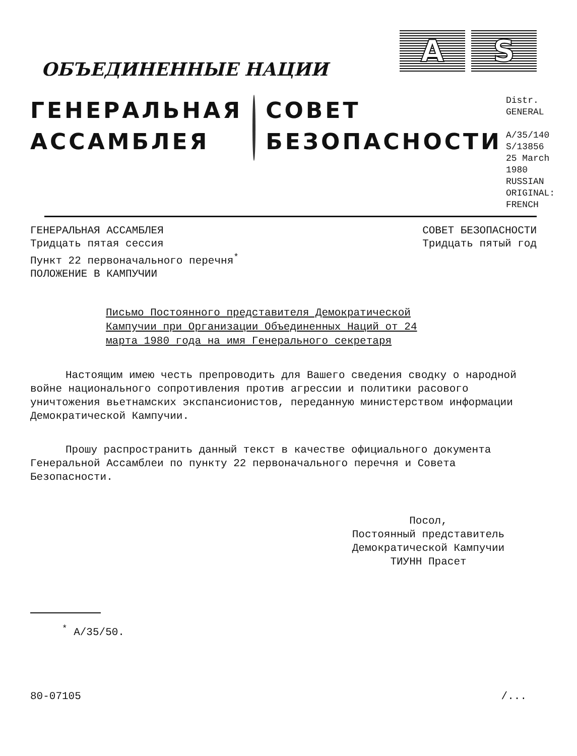ОБЪЕДИНЕННЫЕ НАЦИИ
A S
ГЕНЕРАЛЬНАЯ
АССАМБЛЕЯ
СОВЕТ
БЕЗОПАСНОСТИ
Distr.
GENERAL
A/35/140
S/13856
25 March 1980
RUSSIAN
ORIGINAL: FRENCH
ГЕНЕРАЛЬНАЯ АССАМБЛЕЯ
Тридцать пятая сессия
Пункт 22 первоначального перечня<sup>*</sup>
ПОЛОЖЕНИЕ В КАМПУЧИИ
СОВЕТ БЕЗОПАСНОСТИ
Тридцать пятый год
Письмо Постоянного представителя Демократической Кампучии при Организации Объединенных Наций от 24 марта 1980 года на имя Генерального секретаря
Настоящим имею честь препроводить для Вашего сведения сводку о народной войне национального сопротивления против агрессии и политики расового уничтожения вьетнамских экспансионистов, переданную министерством информации Демократической Кампучии.
Прошу распространить данный текст в качестве официального документа Генеральной Ассамблеи по пункту 22 первоначального перечня и Совета Безопасности.
Посол,
Постоянный представитель
Демократической Кампучии
ТИУНН Прасет
<sup>*</sup> A/35/50.
80-07105 /...